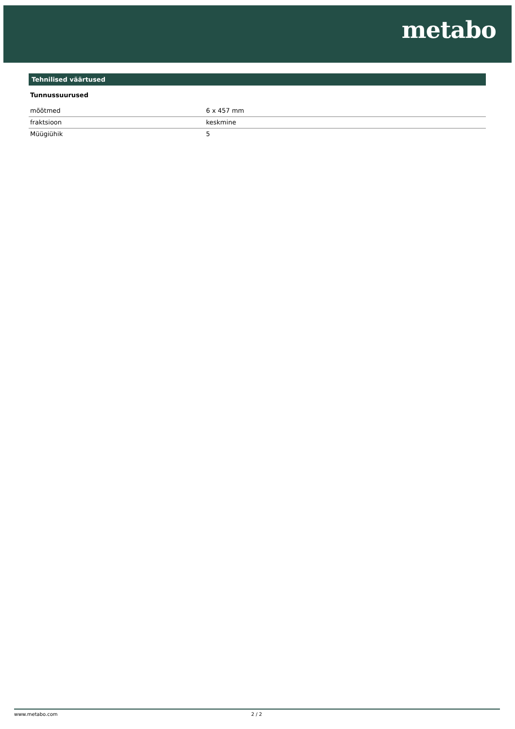metabo
Tehnilised väärtused
Tunnussuurused
| mõõtmed | 6 x 457 mm |
| fraktsioon | keskmine |
| Müügiühik | 5 |
www.metabo.com 2 / 2